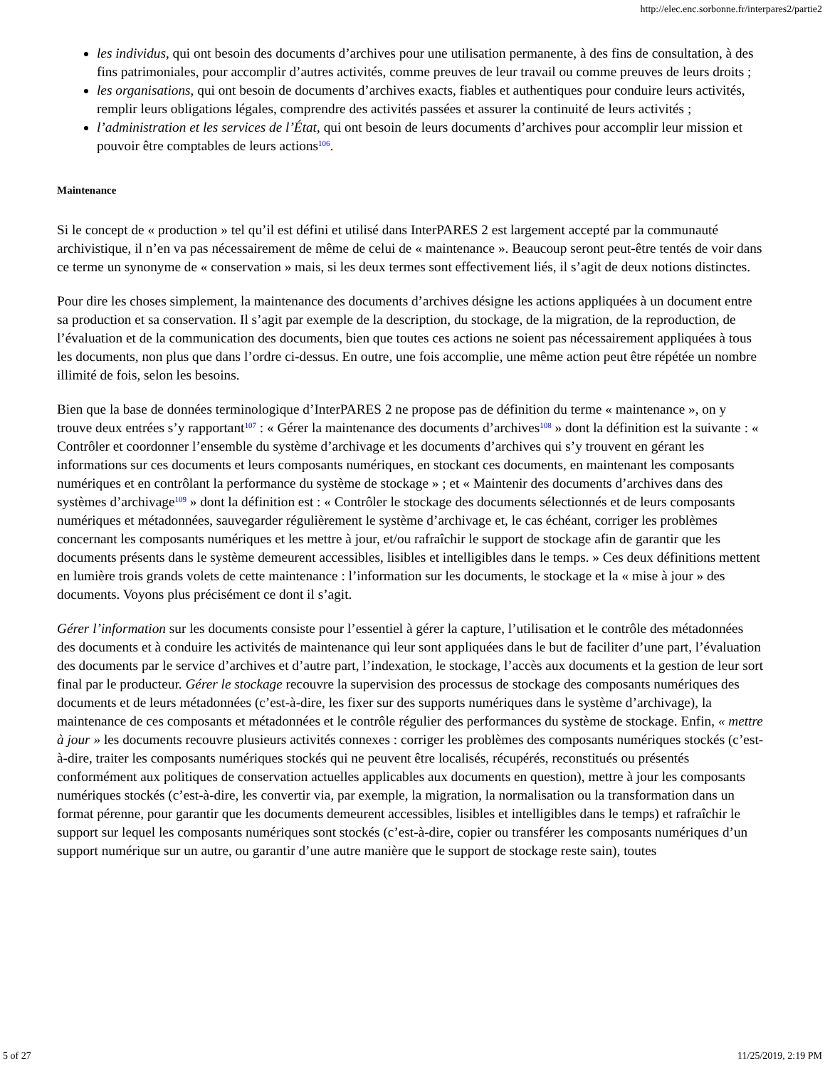http://elec.enc.sorbonne.fr/interpares2/partie2
les individus, qui ont besoin des documents d’archives pour une utilisation permanente, à des fins de consultation, à des fins patrimoniales, pour accomplir d’autres activités, comme preuves de leur travail ou comme preuves de leurs droits ;
les organisations, qui ont besoin de documents d’archives exacts, fiables et authentiques pour conduire leurs activités, remplir leurs obligations légales, comprendre des activités passées et assurer la continuité de leurs activités ;
l’administration et les services de l’État, qui ont besoin de leurs documents d’archives pour accomplir leur mission et pouvoir être comptables de leurs actions<sup>106</sup>.
Maintenance
Si le concept de « production » tel qu’il est défini et utilisé dans InterPARES 2 est largement accepté par la communauté archivistique, il n’en va pas nécessairement de même de celui de « maintenance ». Beaucoup seront peut-être tentés de voir dans ce terme un synonyme de « conservation » mais, si les deux termes sont effectivement liés, il s’agit de deux notions distinctes.
Pour dire les choses simplement, la maintenance des documents d’archives désigne les actions appliquées à un document entre sa production et sa conservation. Il s’agit par exemple de la description, du stockage, de la migration, de la reproduction, de l’évaluation et de la communication des documents, bien que toutes ces actions ne soient pas nécessairement appliquées à tous les documents, non plus que dans l’ordre ci-dessus. En outre, une fois accomplie, une même action peut être répétée un nombre illimité de fois, selon les besoins.
Bien que la base de données terminologique d’InterPARES 2 ne propose pas de définition du terme « maintenance », on y trouve deux entrées s’y rapportant<sup>107</sup> : « Gérer la maintenance des documents d’archives<sup>108</sup> » dont la définition est la suivante : « Contrôler et coordonner l’ensemble du système d’archivage et les documents d’archives qui s’y trouvent en gérant les informations sur ces documents et leurs composants numériques, en stockant ces documents, en maintenant les composants numériques et en contrôlant la performance du système de stockage » ; et « Maintenir des documents d’archives dans des systèmes d’archivage<sup>109</sup> » dont la définition est : « Contrôler le stockage des documents sélectionnés et de leurs composants numériques et métadonnées, sauvegarder régulièrement le système d’archivage et, le cas échéant, corriger les problèmes concernant les composants numériques et les mettre à jour, et/ou rafraîchir le support de stockage afin de garantir que les documents présents dans le système demeurent accessibles, lisibles et intelligibles dans le temps. » Ces deux définitions mettent en lumière trois grands volets de cette maintenance : l’information sur les documents, le stockage et la « mise à jour » des documents. Voyons plus précisément ce dont il s’agit.
Gérer l’information sur les documents consiste pour l’essentiel à gérer la capture, l’utilisation et le contrôle des métadonnées des documents et à conduire les activités de maintenance qui leur sont appliquées dans le but de faciliter d’une part, l’évaluation des documents par le service d’archives et d’autre part, l’indexation, le stockage, l’accès aux documents et la gestion de leur sort final par le producteur. Gérer le stockage recouvre la supervision des processus de stockage des composants numériques des documents et de leurs métadonnées (c’est-à-dire, les fixer sur des supports numériques dans le système d’archivage), la maintenance de ces composants et métadonnées et le contrôle régulier des performances du système de stockage. Enfin, « mettre à jour » les documents recouvre plusieurs activités connexes : corriger les problèmes des composants numériques stockés (c’est-à-dire, traiter les composants numériques stockés qui ne peuvent être localisés, récupérés, reconstitués ou présentés conformément aux politiques de conservation actuelles applicables aux documents en question), mettre à jour les composants numériques stockés (c’est-à-dire, les convertir via, par exemple, la migration, la normalisation ou la transformation dans un format pérenne, pour garantir que les documents demeurent accessibles, lisibles et intelligibles dans le temps) et rafraîchir le support sur lequel les composants numériques sont stockés (c’est-à-dire, copier ou transférer les composants numériques d’un support numérique sur un autre, ou garantir d’une autre manière que le support de stockage reste sain), toutes
5 of 27 11/25/2019, 2:19 PM